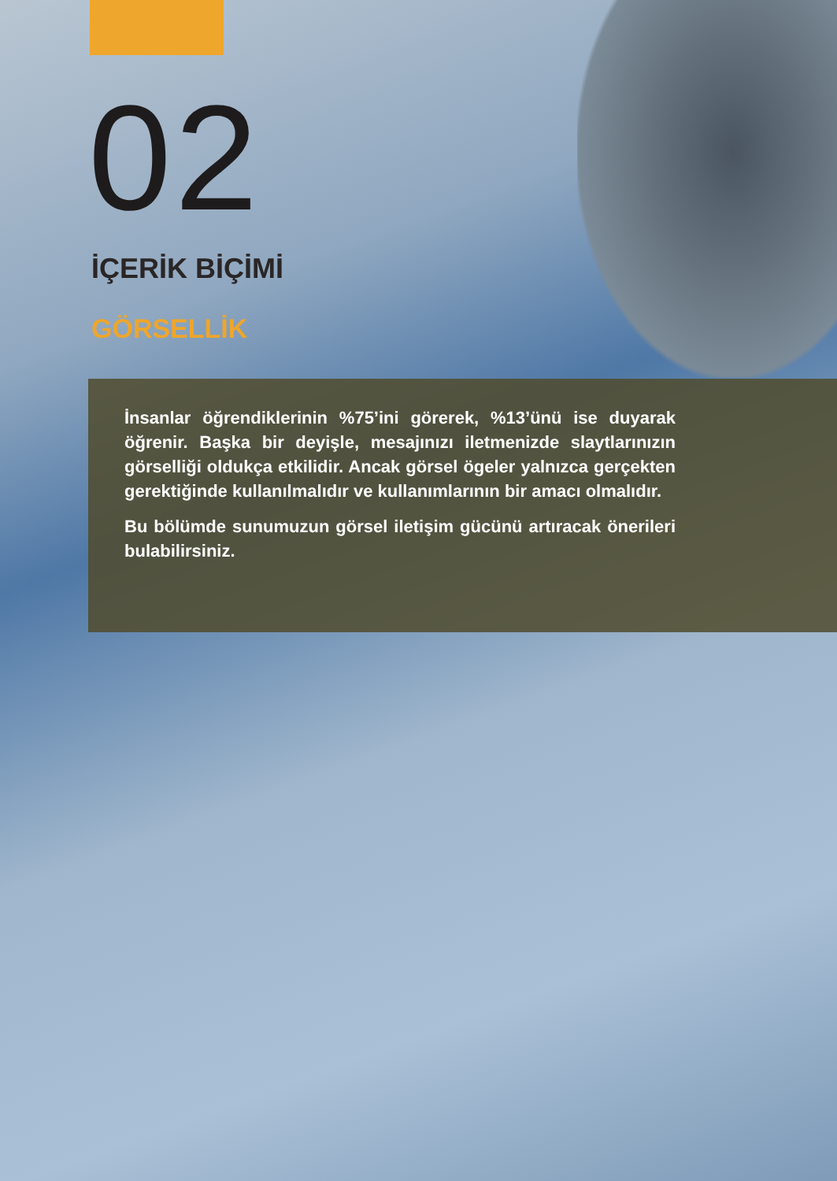02
İÇERİK BİÇİMİ
GÖRSELLİK
İnsanlar öğrendiklerinin %75’ini görerek, %13’ünü ise duyarak öğrenir. Başka bir deyişle, mesajınızı iletmenizde slaytlarınızın görselliği oldukça etkilidir. Ancak görsel ögeler yalnızca gerçekten gerektiğinde kullanılmalıdır ve kullanımlarının bir amacı olmalıdır.
Bu bölümde sunumuzun görsel iletişim gücünü artıracak önerileri bulabilirsiniz.